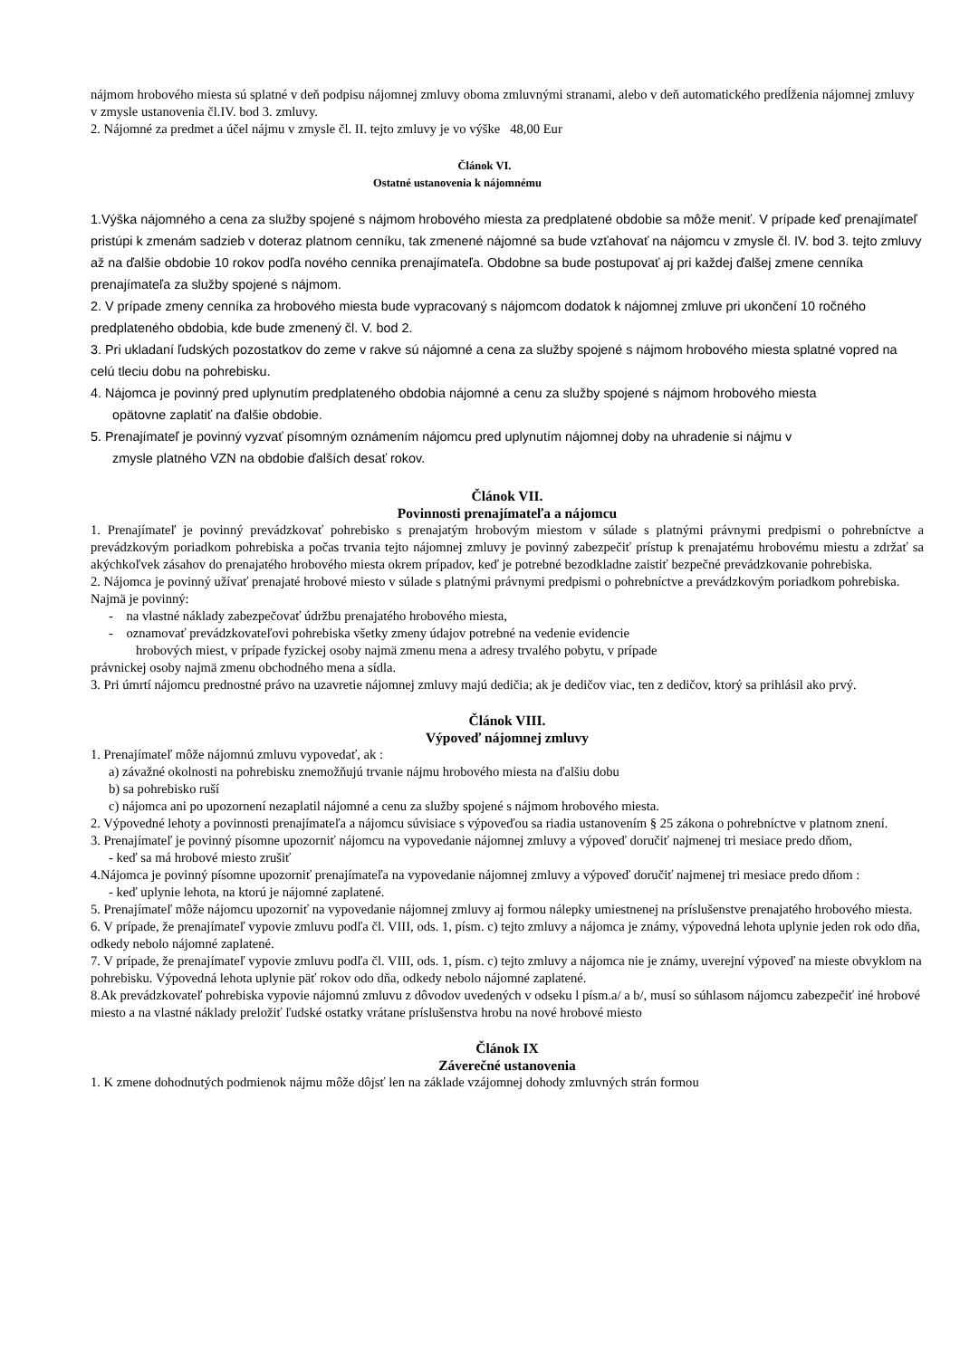nájmom hrobového miesta sú splatné v deň podpisu nájomnej zmluvy oboma zmluvnými stranami, alebo v deň automatického predĺženia nájomnej zmluvy v zmysle ustanovenia čl.IV. bod 3. zmluvy.
2. Nájomné za predmet a účel nájmu v zmysle čl. II. tejto zmluvy je vo výške 48,00 Eur
Článok VI.
Ostatné ustanovenia k nájomnému
1.Výška nájomného a cena za služby spojené s nájmom hrobového miesta za predplatené obdobie sa môže meniť. V prípade keď prenajímateľ pristúpi k zmenám sadzieb v doteraz platnom cenníku, tak zmenené nájomné sa bude vzťahovať na nájomcu v zmysle čl. IV. bod 3. tejto zmluvy až na ďalšie obdobie 10 rokov podľa nového cenníka prenajímateľa. Obdobne sa bude postupovať aj pri každej ďalšej zmene cenníka prenajímateľa za služby spojené s nájmom.
2. V prípade zmeny cenníka za hrobového miesta bude vypracovaný s nájomcom dodatok k nájomnej zmluve pri ukončení 10 ročného predplateného obdobia, kde bude zmenený čl. V. bod 2.
3. Pri ukladaní ľudských pozostatkov do zeme v rakve sú nájomné a cena za služby spojené s nájmom hrobového miesta splatné vopred na celú tleciu dobu na pohrebisku.
4. Nájomca je povinný pred uplynutím predplateného obdobia nájomné a cenu za služby spojené s nájmom hrobového miesta
opätovne zaplatiť na ďalšie obdobie.
5. Prenajímateľ je povinný vyzvať písomným oznámením nájomcu pred uplynutím nájomnej doby na uhradenie si nájmu v
zmysle platného VZN na obdobie ďalších desať rokov.
Článok VII.
Povinnosti prenajímateľa a nájomcu
1. Prenajímateľ je povinný prevádzkovať pohrebisko s prenajatým hrobovým miestom v súlade s platnými právnymi predpismi o pohrebníctve a prevádzkovým poriadkom pohrebiska a počas trvania tejto nájomnej zmluvy je povinný zabezpečiť prístup k prenajatému hrobovému miestu a zdržať sa akýchkoľvek zásahov do prenajatého hrobového miesta okrem prípadov, keď je potrebné bezodkladne zaistiť bezpečné prevádzkovanie pohrebiska.
2. Nájomca je povinný užívať prenajaté hrobové miesto v súlade s platnými právnymi predpismi o pohrebníctve a prevádzkovým poriadkom pohrebiska. Najmä je povinný:
- na vlastné náklady zabezpečovať údržbu prenajatého hrobového miesta,
- oznamovať prevádzkovateľovi pohrebiska všetky zmeny údajov potrebné na vedenie evidencie
hrobových miest, v prípade fyzickej osoby najmä zmenu mena a adresy trvalého pobytu, v prípade
právnickej osoby najmä zmenu obchodného mena a sídla.
3. Pri úmrtí nájomcu prednostné právo na uzavretie nájomnej zmluvy majú dedičia; ak je dedičov viac, ten z dedičov, ktorý sa prihlásil ako prvý.
Článok VIII.
Výpoveď nájomnej zmluvy
1. Prenajímateľ môže nájomnú zmluvu vypovedať, ak :
a) závažné okolnosti na pohrebisku znemožňujú trvanie nájmu hrobového miesta na ďalšiu dobu
b) sa pohrebisko ruší
c) nájomca ani po upozornení nezaplatil nájomné a cenu za služby spojené s nájmom hrobového miesta.
2. Výpovedné lehoty a povinnosti prenajímateľa a nájomcu súvisiace s výpoveďou sa riadia ustanovením § 25 zákona o pohrebníctve v platnom znení.
3. Prenajímateľ je povinný písomne upozorniť nájomcu na vypovedanie nájomnej zmluvy a výpoveď doručiť najmenej tri mesiace predo dňom,
- keď sa má hrobové miesto zrušiť
4.Nájomca je povinný písomne upozorniť prenajímateľa na vypovedanie nájomnej zmluvy a výpoveď doručiť najmenej tri mesiace predo dňom :
- keď uplynie lehota, na ktorú je nájomné zaplatené.
5. Prenajímateľ môže nájomcu upozorniť na vypovedanie nájomnej zmluvy aj formou nálepky umiestnenej na príslušenstve prenajatého hrobového miesta.
6. V prípade, že prenajímateľ vypovie zmluvu podľa čl. VIII, ods. 1, písm. c) tejto zmluvy a nájomca je známy, výpovedná lehota uplynie jeden rok odo dňa, odkedy nebolo nájomné zaplatené.
7. V prípade, že prenajímateľ vypovie zmluvu podľa čl. VIII, ods. 1, písm. c) tejto zmluvy a nájomca nie je známy, uverejní výpoveď na mieste obvyklom na pohrebisku. Výpovedná lehota uplynie päť rokov odo dňa, odkedy nebolo nájomné zaplatené.
8.Ak prevádzkovateľ pohrebiska vypovie nájomnú zmluvu z dôvodov uvedených v odseku l písm.a/ a b/, musí so súhlasom nájomcu zabezpečiť iné hrobové miesto a na vlastné náklady preložiť ľudské ostatky vrátane príslušenstva hrobu na nové hrobové miesto
Článok IX
Záverečné ustanovenia
1. K zmene dohodnutých podmienok nájmu môže dôjsť len na základe vzájomnej dohody zmluvných strán formou